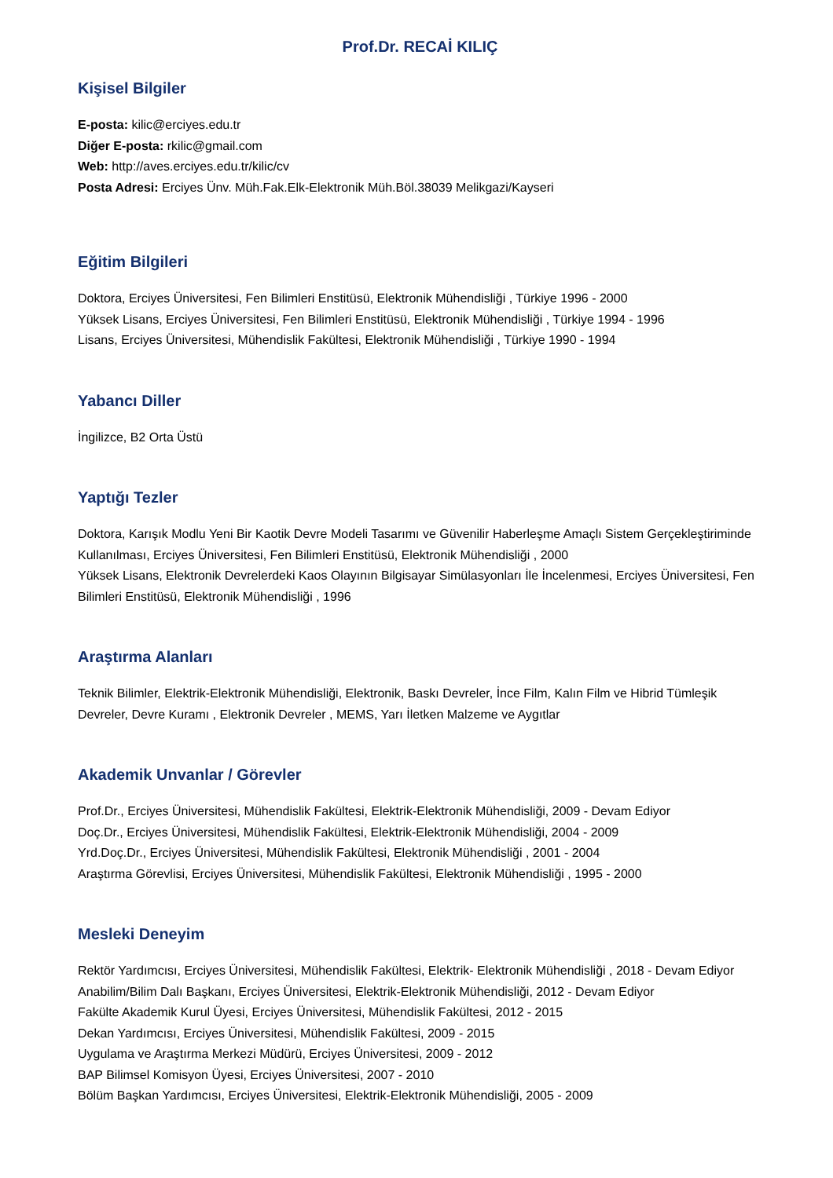Prof.Dr. RECAİ KILIÇ
Kişisel Bilgiler
E-posta: kilic@erciyes.edu.tr
Diğer E-posta: rkilic@gmail.com
Web: http://aves.erciyes.edu.tr/kilic/cv
Posta Adresi: Erciyes Ünv. Müh.Fak.Elk-Elektronik Müh.Böl.38039 Melikgazi/Kayseri
Eğitim Bilgileri
Doktora, Erciyes Üniversitesi, Fen Bilimleri Enstitüsü, Elektronik Mühendisliği , Türkiye 1996 - 2000
Yüksek Lisans, Erciyes Üniversitesi, Fen Bilimleri Enstitüsü, Elektronik Mühendisliği , Türkiye 1994 - 1996
Lisans, Erciyes Üniversitesi, Mühendislik Fakültesi, Elektronik Mühendisliği , Türkiye 1990 - 1994
Yabancı Diller
İngilizce, B2 Orta Üstü
Yaptığı Tezler
Doktora, Karışık Modlu Yeni Bir Kaotik Devre Modeli Tasarımı ve Güvenilir Haberleşme Amaçlı Sistem Gerçekleştiriminde Kullanılması, Erciyes Üniversitesi, Fen Bilimleri Enstitüsü, Elektronik Mühendisliği , 2000
Yüksek Lisans, Elektronik Devrelerdeki Kaos Olayının Bilgisayar Simülasyonları İle İncelenmesi, Erciyes Üniversitesi, Fen Bilimleri Enstitüsü, Elektronik Mühendisliği , 1996
Araştırma Alanları
Teknik Bilimler, Elektrik-Elektronik Mühendisliği, Elektronik, Baskı Devreler, İnce Film, Kalın Film ve Hibrid Tümleşik Devreler, Devre Kuramı , Elektronik Devreler , MEMS, Yarı İletken Malzeme ve Aygıtlar
Akademik Unvanlar / Görevler
Prof.Dr., Erciyes Üniversitesi, Mühendislik Fakültesi, Elektrik-Elektronik Mühendisliği, 2009 - Devam Ediyor
Doç.Dr., Erciyes Üniversitesi, Mühendislik Fakültesi, Elektrik-Elektronik Mühendisliği, 2004 - 2009
Yrd.Doç.Dr., Erciyes Üniversitesi, Mühendislik Fakültesi, Elektronik Mühendisliği , 2001 - 2004
Araştırma Görevlisi, Erciyes Üniversitesi, Mühendislik Fakültesi, Elektronik Mühendisliği , 1995 - 2000
Mesleki Deneyim
Rektör Yardımcısı, Erciyes Üniversitesi, Mühendislik Fakültesi, Elektrik- Elektronik Mühendisliği , 2018 - Devam Ediyor
Anabilim/Bilim Dalı Başkanı, Erciyes Üniversitesi, Elektrik-Elektronik Mühendisliği, 2012 - Devam Ediyor
Fakülte Akademik Kurul Üyesi, Erciyes Üniversitesi, Mühendislik Fakültesi, 2012 - 2015
Dekan Yardımcısı, Erciyes Üniversitesi, Mühendislik Fakültesi, 2009 - 2015
Uygulama ve Araştırma Merkezi Müdürü, Erciyes Üniversitesi, 2009 - 2012
BAP Bilimsel Komisyon Üyesi, Erciyes Üniversitesi, 2007 - 2010
Bölüm Başkan Yardımcısı, Erciyes Üniversitesi, Elektrik-Elektronik Mühendisliği, 2005 - 2009